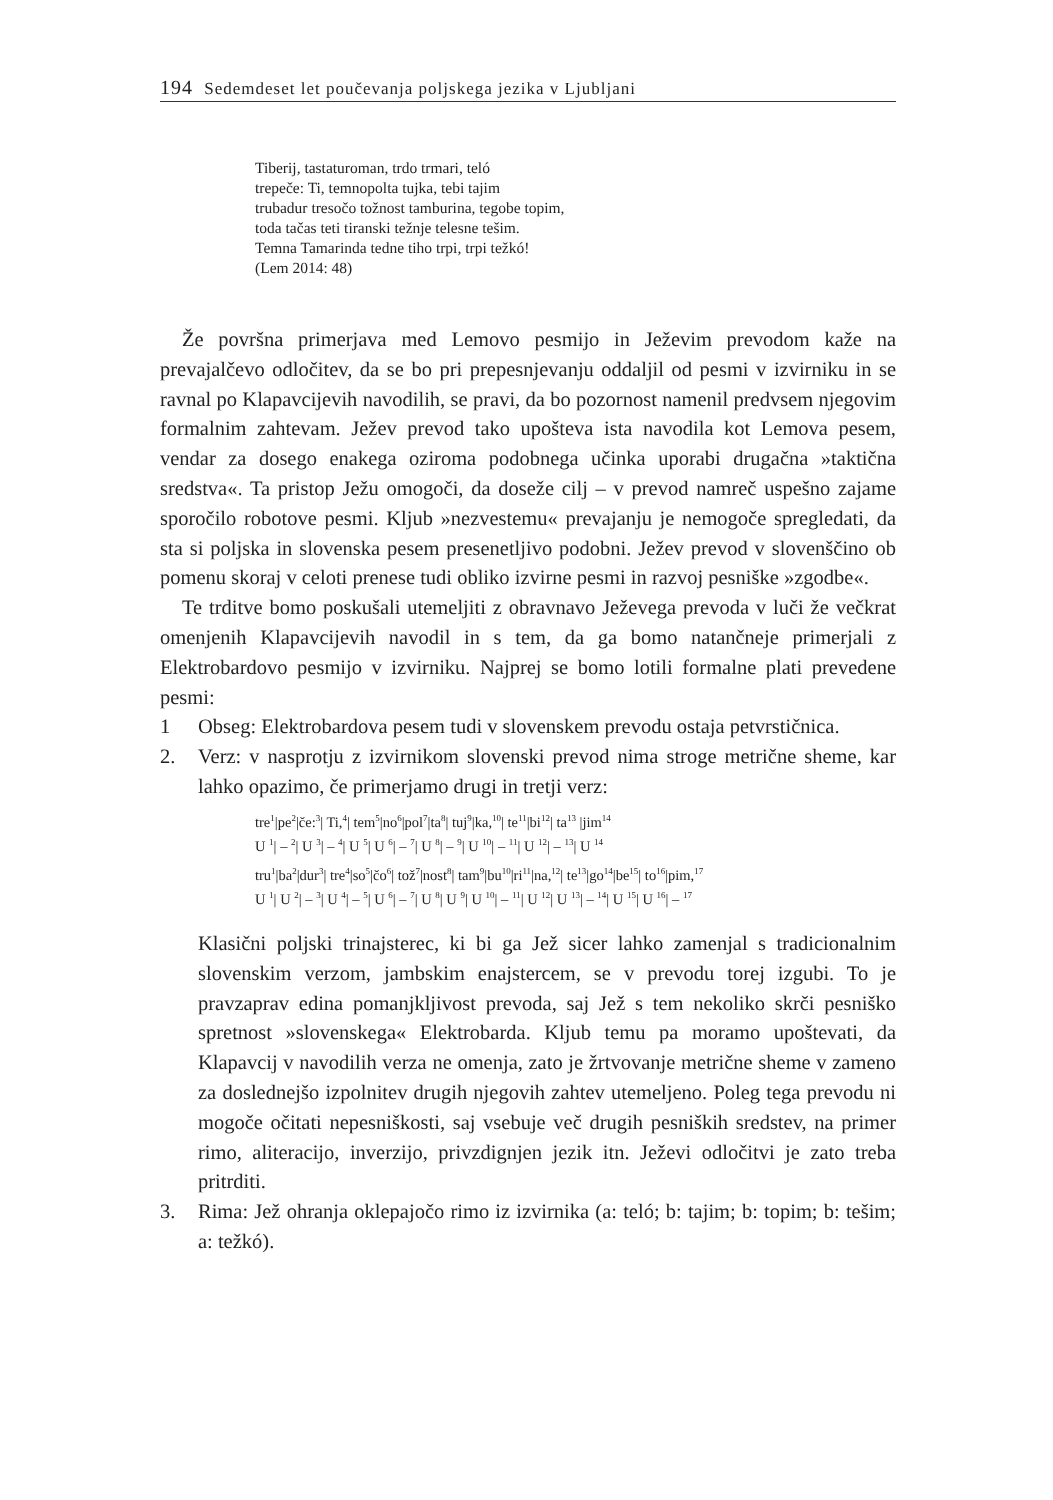194 Sedemdeset let poučevanja poljskega jezika v Ljubljani
Tiberij, tastaturoman, trdo trmari, teló
trepeče: Ti, temnopolta tujka, tebi tajim
trubadur tresočo tožnost tamburina, tegobe topim,
toda tačas teti tiranski težnje telesne tešim.
Temna Tamarinda tedne tiho trpi, trpi težkó!
(Lem 2014: 48)
Že površna primerjava med Lemovo pesmijo in Ježevim prevodom kaže na prevajalčevo odločitev, da se bo pri prepesnjevanju oddaljil od pesmi v izvirniku in se ravnal po Klapavcijevih navodilih, se pravi, da bo pozornost namenil predvsem njegovim formalnim zahtevam. Ježev prevod tako upošteva ista navodila kot Lemova pesem, vendar za dosego enakega oziroma podobnega učinka uporabi drugačna »taktična sredstva«. Ta pristop Ježu omogoči, da doseže cilj – v prevod namreč uspešno zajame sporočilo robotove pesmi. Kljub »nezvestemu« prevajanju je nemogoče spregledati, da sta si poljska in slovenska pesem presenetljivo podobni. Ježev prevod v slovenščino ob pomenu skoraj v celoti prenese tudi obliko izvirne pesmi in razvoj pesniške »zgodbe«.
Te trditve bomo poskušali utemeljiti z obravnavo Ježevega prevoda v luči že večkrat omenjenih Klapavcijevih navodil in s tem, da ga bomo natančneje primerjali z Elektrobardovo pesmijo v izvirniku. Najprej se bomo lotili formalne plati prevedene pesmi:
1 Obseg: Elektrobardova pesem tudi v slovenskem prevodu ostaja petvrstičnica.
2. Verz: v nasprotju z izvirnikom slovenski prevod nima stroge metrične sheme, kar lahko opazimo, če primerjamo drugi in tretji verz:
tre<sup>1</sup>|pe<sup>2</sup>|če:<sup>3</sup>| Ti,<sup>4</sup>| tem<sup>5</sup>|no<sup>6</sup>|pol<sup>7</sup>|ta<sup>8</sup>| tuj<sup>9</sup>|ka,<sup>10</sup>| te<sup>11</sup>|bi<sup>12</sup>| ta<sup>13</sup> |jim<sup>14</sup>
U <sup>1</sup>| – <sup>2</sup>| U <sup>3</sup>| – <sup>4</sup>| U <sup>5</sup>| U <sup>6</sup>| – <sup>7</sup>| U <sup>8</sup>| – <sup>9</sup>| U <sup>10</sup>| – <sup>11</sup>| U <sup>12</sup>| – <sup>13</sup>| U <sup>14</sup>
tru<sup>1</sup>|ba<sup>2</sup>|dur<sup>3</sup>| tre<sup>4</sup>|so<sup>5</sup>|čo<sup>6</sup>| tož<sup>7</sup>|nost<sup>8</sup>| tam<sup>9</sup>|bu<sup>10</sup>|ri<sup>11</sup>|na,<sup>12</sup>| te<sup>13</sup>|go<sup>14</sup>|be<sup>15</sup>| to<sup>16</sup>|pim,<sup>17</sup>
U <sup>1</sup>| U <sup>2</sup>| – <sup>3</sup>| U <sup>4</sup>| – <sup>5</sup>| U <sup>6</sup>| – <sup>7</sup>| U <sup>8</sup>| U <sup>9</sup>| U <sup>10</sup>| – <sup>11</sup>| U <sup>12</sup>| U <sup>13</sup>| – <sup>14</sup>| U <sup>15</sup>| U <sup>16</sup>| – <sup>17</sup>
Klasični poljski trinajsterec, ki bi ga Jež sicer lahko zamenjal s tradicionalnim slovenskim verzom, jambskim enajstercem, se v prevodu torej izgubi. To je pravzaprav edina pomanjkljivost prevoda, saj Jež s tem nekoliko skrči pesniško spretnost »slovenskega« Elektrobarda. Kljub temu pa moramo upoštevati, da Klapavcij v navodilih verza ne omenja, zato je žrtvovanje metrične sheme v zameno za doslednejšo izpolnitev drugih njegovih zahtev utemeljeno. Poleg tega prevodu ni mogoče očitati nepesniškosti, saj vsebuje več drugih pesniških sredstev, na primer rimo, aliteracijo, inverzijo, privzdignjen jezik itn. Ježevi odločitvi je zato treba pritrditi.
3. Rima: Jež ohranja oklepajočo rimo iz izvirnika (a: teló; b: tajim; b: topim; b: tešim; a: težkó).